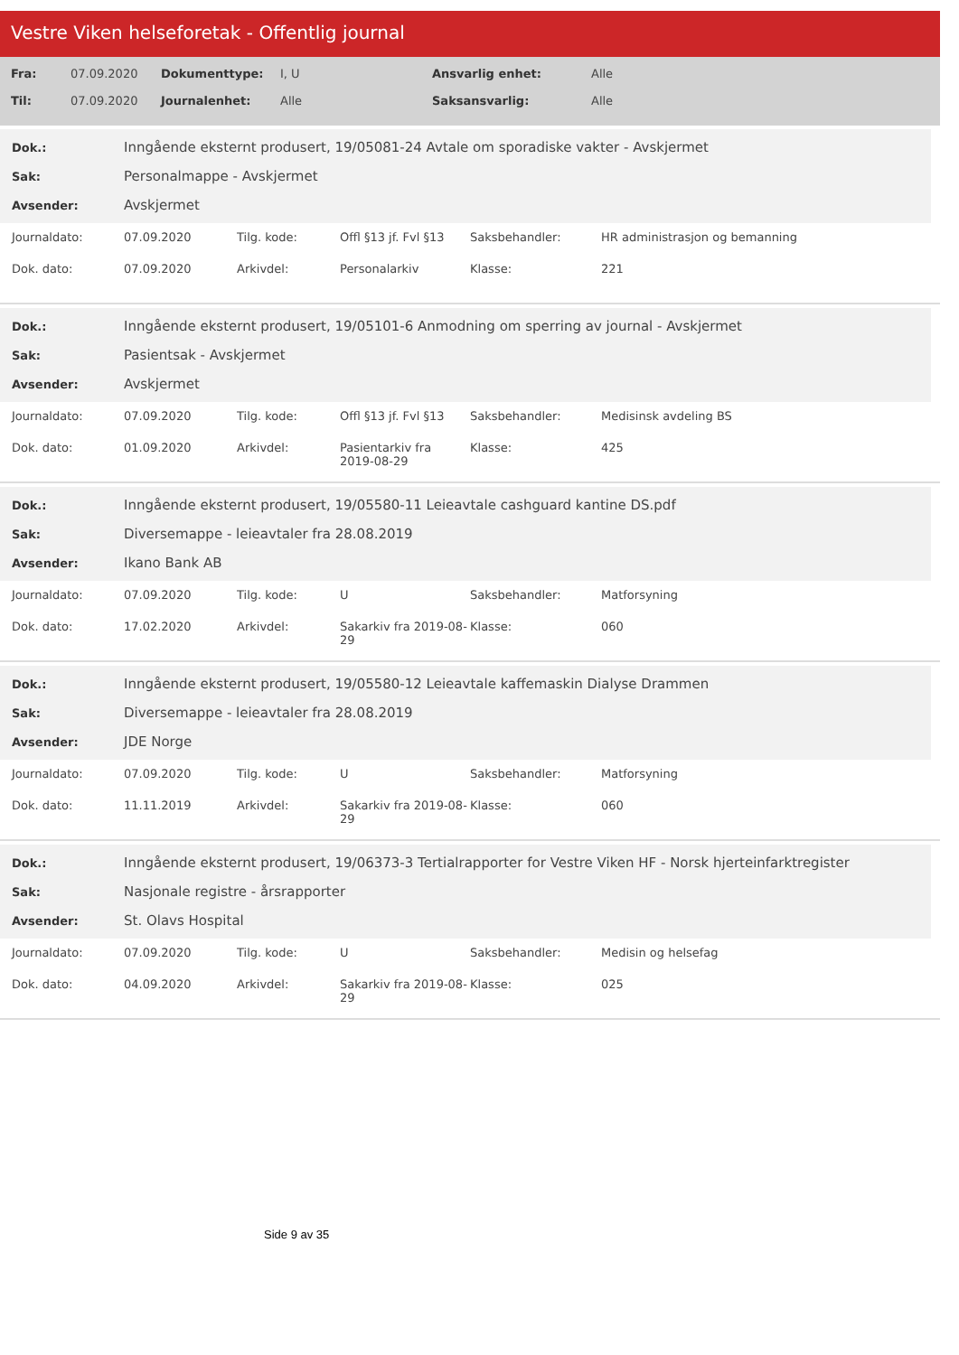Vestre Viken helseforetak - Offentlig journal
| Fra: | 07.09.2020 | Dokumenttype: | I, U | Ansvarlig enhet: | Alle |
| Til: | 07.09.2020 | Journalenhet: | Alle | Saksansvarlig: | Alle |
| Dok.: | Inngående eksternt produsert, 19/05081-24 Avtale om sporadiske vakter - Avskjermet |
| Sak: | Personalmappe - Avskjermet |
| Avsender: | Avskjermet |
| Journaldato: | 07.09.2020 | Tilg. kode: | Offl §13 jf. Fvl §13 | Saksbehandler: | HR administrasjon og bemanning |
| Dok. dato: | 07.09.2020 | Arkivdel: | Personalarkiv | Klasse: | 221 |
| Dok.: | Inngående eksternt produsert, 19/05101-6 Anmodning om sperring av journal - Avskjermet |
| Sak: | Pasientsak - Avskjermet |
| Avsender: | Avskjermet |
| Journaldato: | 07.09.2020 | Tilg. kode: | Offl §13 jf. Fvl §13 | Saksbehandler: | Medisinsk avdeling BS |
| Dok. dato: | 01.09.2020 | Arkivdel: | Pasientarkiv fra 2019-08-29 | Klasse: | 425 |
| Dok.: | Inngående eksternt produsert, 19/05580-11 Leieavtale cashguard kantine DS.pdf |
| Sak: | Diversemappe - leieavtaler fra 28.08.2019 |
| Avsender: | Ikano Bank AB |
| Journaldato: | 07.09.2020 | Tilg. kode: | U | Saksbehandler: | Matforsyning |
| Dok. dato: | 17.02.2020 | Arkivdel: | Sakarkiv fra 2019-08-29 | Klasse: | 060 |
| Dok.: | Inngående eksternt produsert, 19/05580-12 Leieavtale kaffemaskin Dialyse Drammen |
| Sak: | Diversemappe - leieavtaler fra 28.08.2019 |
| Avsender: | JDE Norge |
| Journaldato: | 07.09.2020 | Tilg. kode: | U | Saksbehandler: | Matforsyning |
| Dok. dato: | 11.11.2019 | Arkivdel: | Sakarkiv fra 2019-08-29 | Klasse: | 060 |
| Dok.: | Inngående eksternt produsert, 19/06373-3 Tertialrapporter for Vestre Viken HF - Norsk hjerteinfarktregister |
| Sak: | Nasjonale registre - årsrapporter |
| Avsender: | St. Olavs Hospital |
| Journaldato: | 07.09.2020 | Tilg. kode: | U | Saksbehandler: | Medisin og helsefag |
| Dok. dato: | 04.09.2020 | Arkivdel: | Sakarkiv fra 2019-08-29 | Klasse: | 025 |
Side 9 av 35